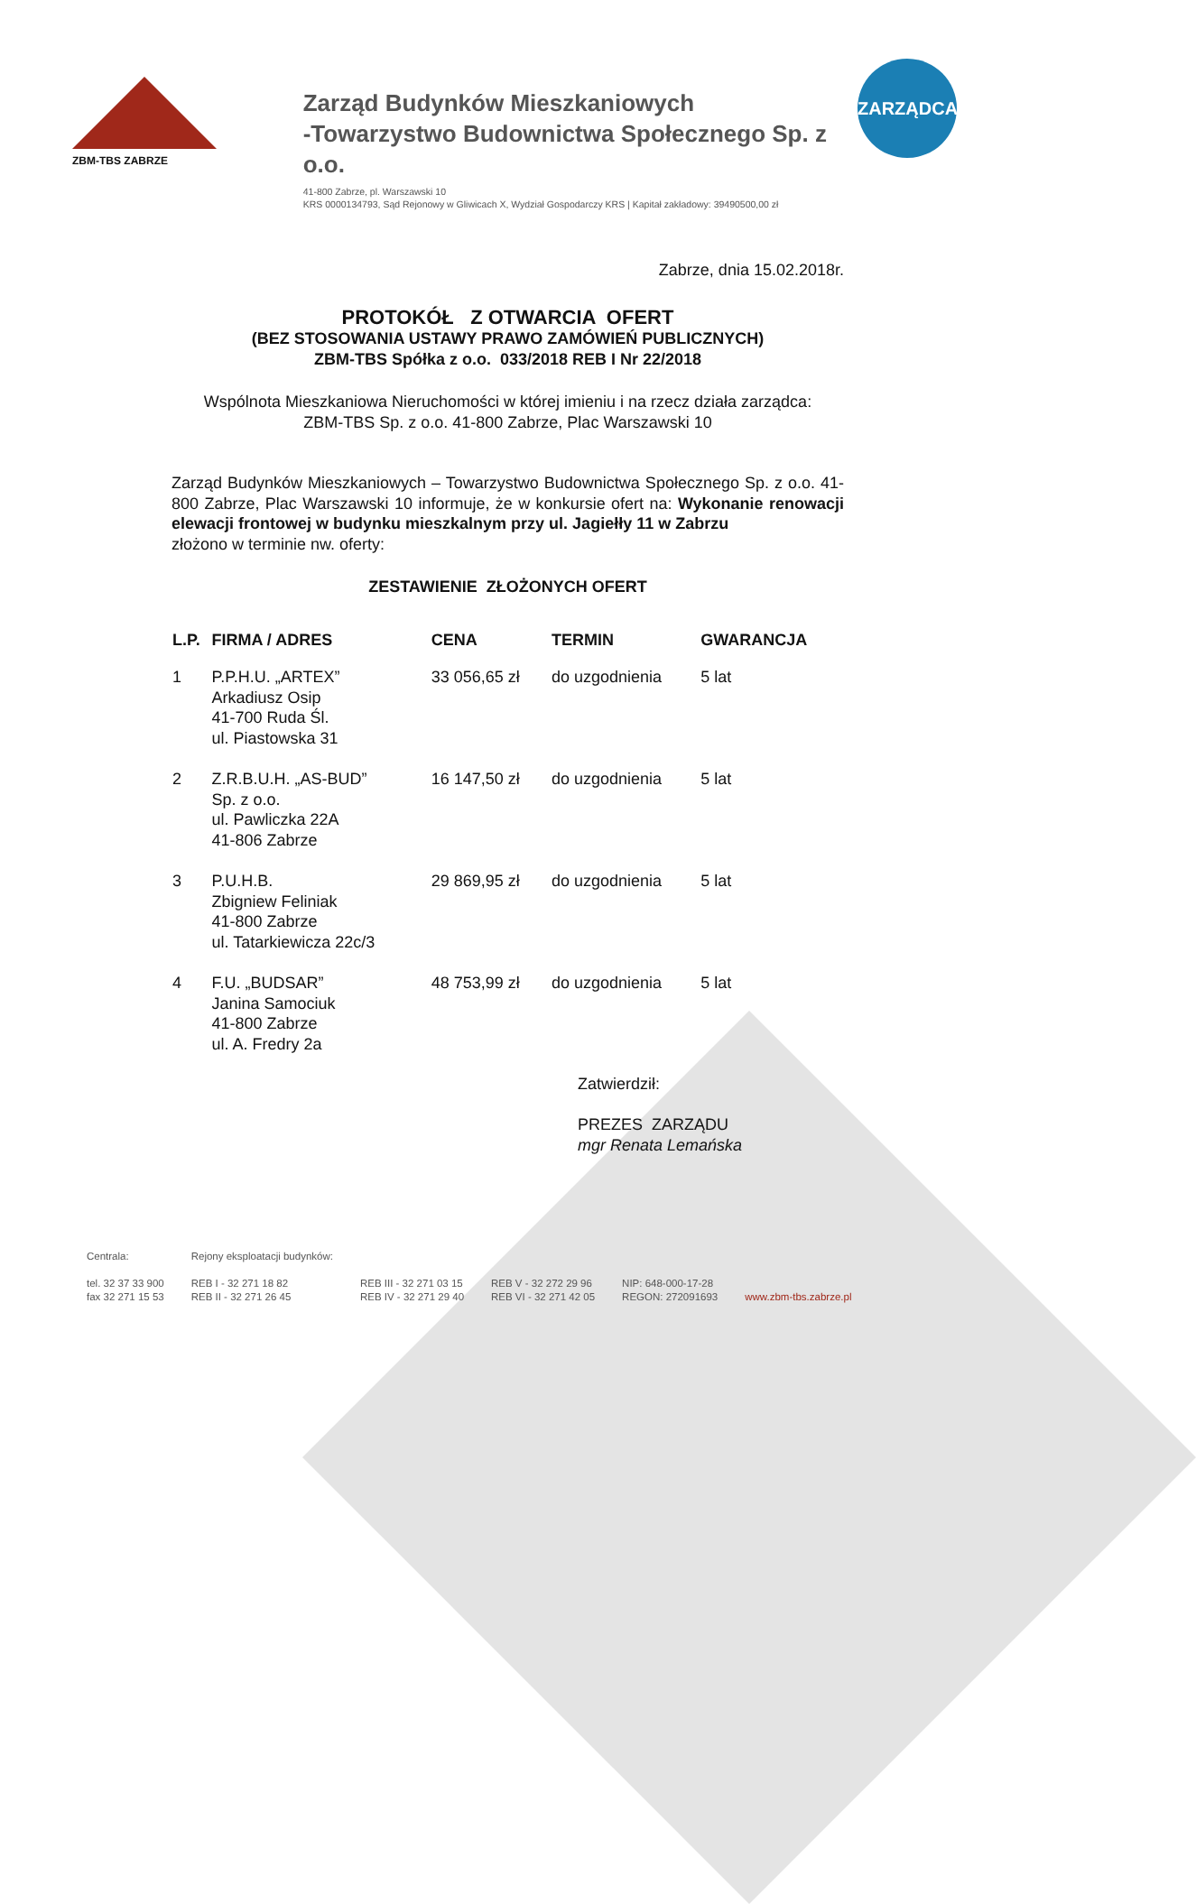ZBM-TBS ZABRZE
Zarząd Budynków Mieszkaniowych
-Towarzystwo Budownictwa Społecznego Sp. z o.o.
41-800 Zabrze, pl. Warszawski 10
KRS 0000134793, Sąd Rejonowy w Gliwicach X, Wydział Gospodarczy KRS | Kapitał zakładowy: 39490500,00 zł
ZARZĄDCA
Zabrze, dnia 15.02.2018r.
PROTOKÓŁ Z OTWARCIA OFERT
(BEZ STOSOWANIA USTAWY PRAWO ZAMÓWIEŃ PUBLICZNYCH)
ZBM-TBS Spółka z o.o. 033/2018 REB I Nr 22/2018
Wspólnota Mieszkaniowa Nieruchomości w której imieniu i na rzecz działa zarządca:
ZBM-TBS Sp. z o.o. 41-800 Zabrze, Plac Warszawski 10
Zarząd Budynków Mieszkaniowych – Towarzystwo Budownictwa Społecznego Sp. z o.o. 41-800 Zabrze, Plac Warszawski 10 informuje, że w konkursie ofert na: Wykonanie renowacji elewacji frontowej w budynku mieszkalnym przy ul. Jagiełły 11 w Zabrzu
złożono w terminie nw. oferty:
ZESTAWIENIE ZŁOŻONYCH OFERT
| L.P. | FIRMA / ADRES | CENA | TERMIN | GWARANCJA |
| --- | --- | --- | --- | --- |
| 1 | P.P.H.U. „ARTEX” Arkadiusz Osip 41-700 Ruda Śl. ul. Piastowska 31 | 33 056,65 zł | do uzgodnienia | 5 lat |
| 2 | Z.R.B.U.H. „AS-BUD” Sp. z o.o. ul. Pawliczka 22A 41-806 Zabrze | 16 147,50 zł | do uzgodnienia | 5 lat |
| 3 | P.U.H.B. Zbigniew Feliniak 41-800 Zabrze ul. Tatarkiewicza 22c/3 | 29 869,95 zł | do uzgodnienia | 5 lat |
| 4 | F.U. „BUDSAR” Janina Samociuk 41-800 Zabrze ul. A. Fredry 2a | 48 753,99 zł | do uzgodnienia | 5 lat |
Zatwierdził:
PREZES ZARZĄDU
mgr Renata Lemańska
Centrala:
tel. 32 37 33 900
fax 32 271 15 53
Rejony eksploatacji budynków:
REB I - 32 271 18 82
REB II - 32 271 26 45
REB III - 32 271 03 15
REB IV - 32 271 29 40
REB V - 32 272 29 96
REB VI - 32 271 42 05
NIP: 648-000-17-28
REGON: 272091693
www.zbm-tbs.zabrze.pl